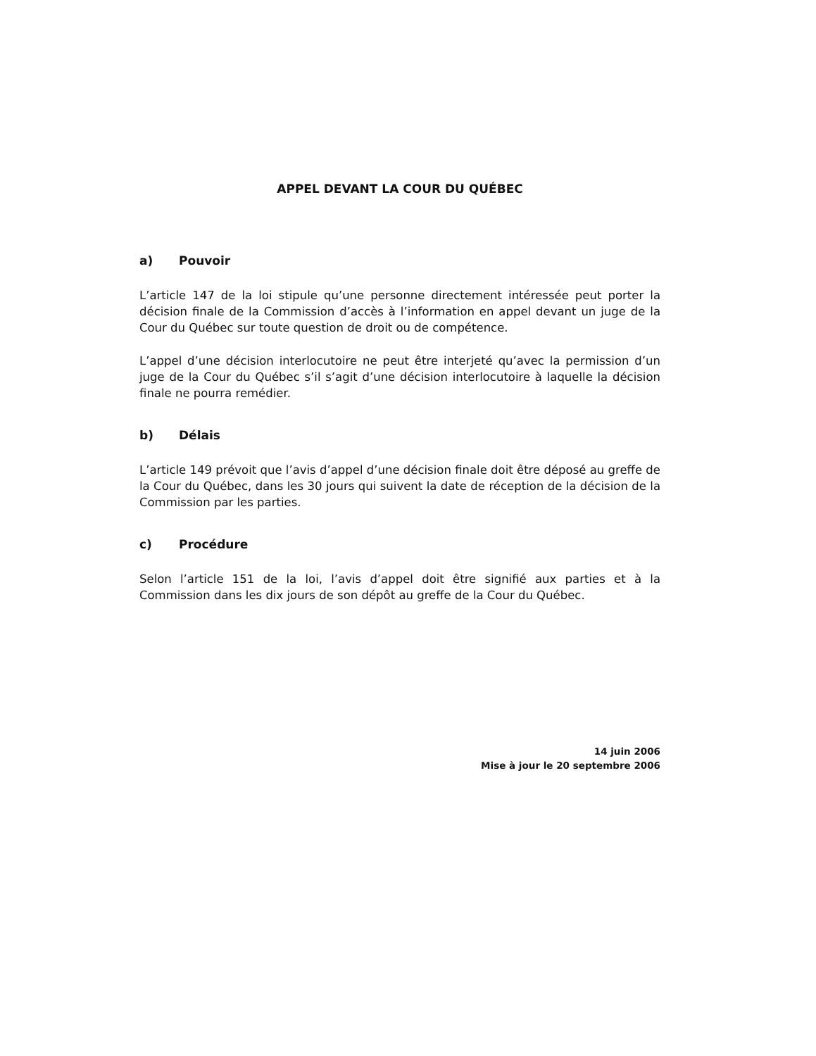APPEL DEVANT LA COUR DU QUÉBEC
a) Pouvoir
L’article 147 de la loi stipule qu’une personne directement intéressée peut porter la décision finale de la Commission d’accès à l’information en appel devant un juge de la Cour du Québec sur toute question de droit ou de compétence.
L’appel d’une décision interlocutoire ne peut être interjeté qu’avec la permission d’un juge de la Cour du Québec s’il s’agit d’une décision interlocutoire à laquelle la décision finale ne pourra remédier.
b) Délais
L’article 149 prévoit que l’avis d’appel d’une décision finale doit être déposé au greffe de la Cour du Québec, dans les 30 jours qui suivent la date de réception de la décision de la Commission par les parties.
c) Procédure
Selon l’article 151 de la loi, l’avis d’appel doit être signifié aux parties et à la Commission dans les dix jours de son dépôt au greffe de la Cour du Québec.
14 juin 2006
Mise à jour le 20 septembre 2006